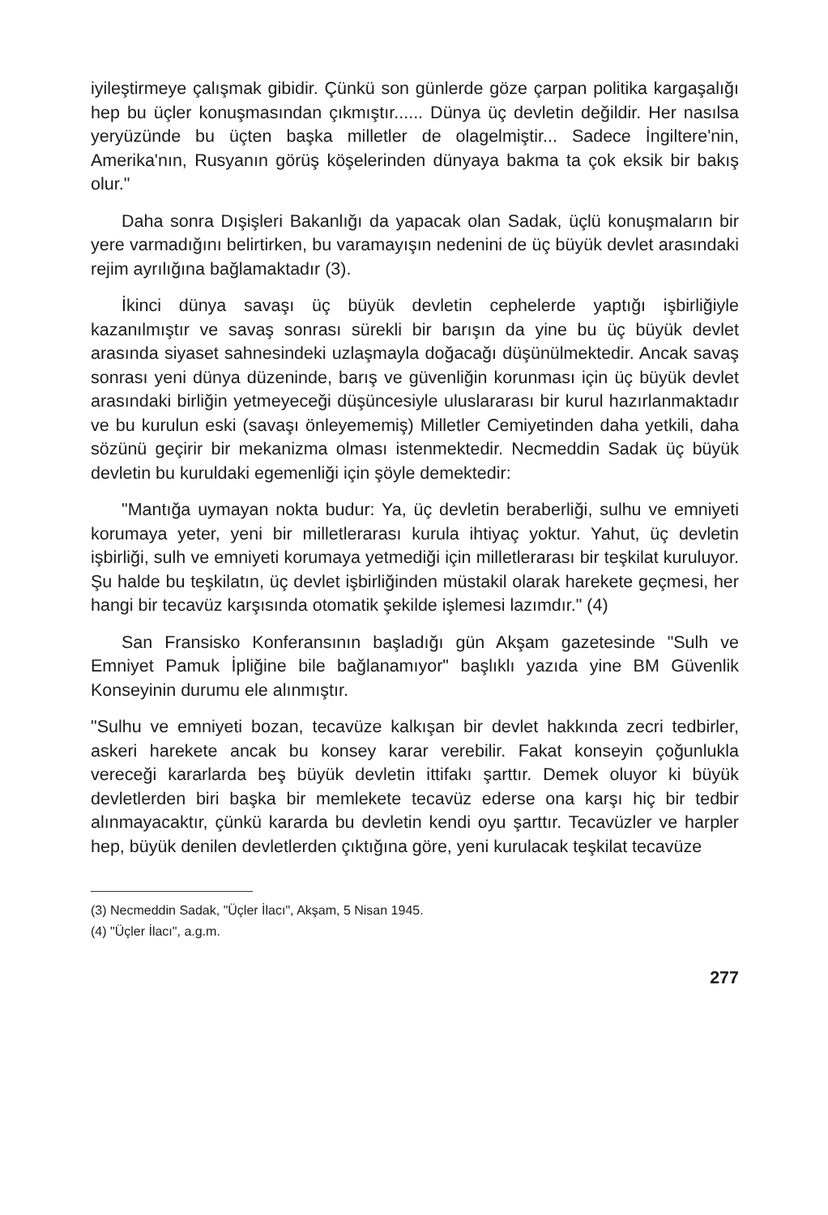iyileştirmeye çalışmak gibidir. Çünkü son günlerde göze çarpan politika kargaşalığı hep bu üçler konuşmasından çıkmıştır...... Dünya üç devletin değildir. Her nasılsa yeryüzünde bu üçten başka milletler de olagelmiştir... Sadece İngiltere'nin, Amerika'nın, Rusyanın görüş köşelerinden dünyaya bakma ta çok eksik bir bakış olur."
Daha sonra Dışişleri Bakanlığı da yapacak olan Sadak, üçlü konuşmaların bir yere varmadığını belirtirken, bu varamayışın nedenini de üç büyük devlet arasındaki rejim ayrılığına bağlamaktadır (3).
İkinci dünya savaşı üç büyük devletin cephelerde yaptığı işbirliğiyle kazanılmıştır ve savaş sonrası sürekli bir barışın da yine bu üç büyük devlet arasında siyaset sahnesindeki uzlaşmayla doğacağı düşünülmektedir. Ancak savaş sonrası yeni dünya düzeninde, barış ve güvenliğin korunması için üç büyük devlet arasındaki birliğin yetmeyeceği düşüncesiyle uluslararası bir kurul hazırlanmaktadır ve bu kurulun eski (savaşı önleyememiş) Milletler Cemiyetinden daha yetkili, daha sözünü geçirir bir mekanizma olması istenmektedir. Necmeddin Sadak üç büyük devletin bu kuruldaki egemenliği için şöyle demektedir:
"Mantığa uymayan nokta budur: Ya, üç devletin beraberliği, sulhu ve emniyeti korumaya yeter, yeni bir milletlerarası kurula ihtiyaç yoktur. Yahut, üç devletin işbirliği, sulh ve emniyeti korumaya yetmediği için milletlerarası bir teşkilat kuruluyor. Şu halde bu teşkilatın, üç devlet işbirliğinden müstakil olarak harekete geçmesi, her hangi bir tecavüz karşısında otomatik şekilde işlemesi lazımdır." (4)
San Fransisko Konferansının başladığı gün Akşam gazetesinde "Sulh ve Emniyet Pamuk İpliğine bile bağlanamıyor" başlıklı yazıda yine BM Güvenlik Konseyinin durumu ele alınmıştır.
"Sulhu ve emniyeti bozan, tecavüze kalkışan bir devlet hakkında zecri tedbirler, askeri harekete ancak bu konsey karar verebilir. Fakat konseyin çoğunlukla vereceği kararlarda beş büyük devletin ittifakı şarttır. Demek oluyor ki büyük devletlerden biri başka bir memlekete tecavüz ederse ona karşı hiç bir tedbir alınmayacaktır, çünkü kararda bu devletin kendi oyu şarttır. Tecavüzler ve harpler hep, büyük denilen devletlerden çıktığına göre, yeni kurulacak teşkilat tecavüze
(3) Necmeddin Sadak, "Üçler İlacı", Akşam, 5 Nisan 1945.
(4) "Üçler İlacı", a.g.m.
277